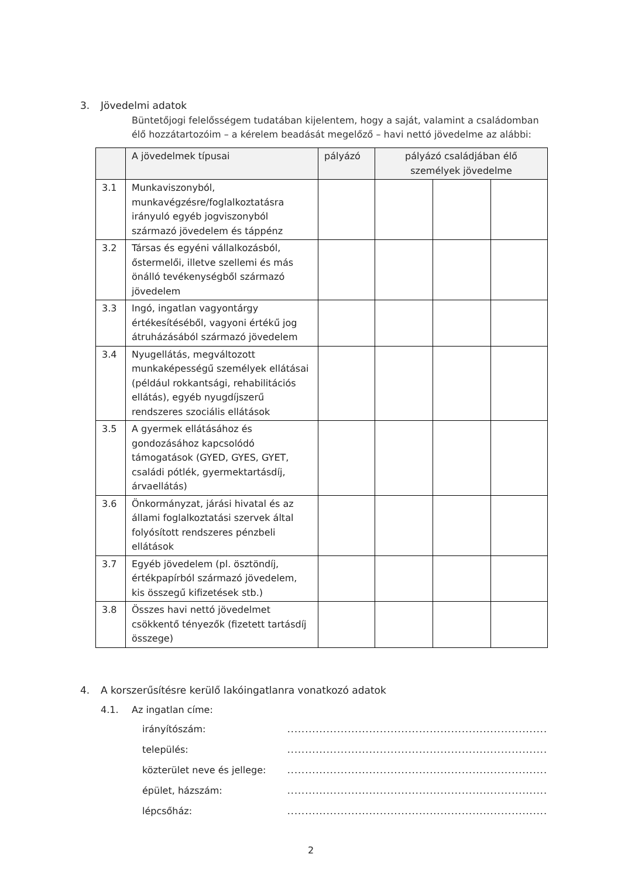3. Jövedelmi adatok
Büntetőjogi felelősségem tudatában kijelentem, hogy a saját, valamint a családomban élő hozzátartozóim – a kérelem beadását megelőző – havi nettó jövedelme az alábbi:
| | A jövedelmek típusai | pályázó | pályázó családjában élő személyek jövedelme | | |
| --- | --- | --- | --- | --- | --- |
| 3.1 | Munkaviszonyból, munkavégzésre/foglalkoztatásra irányuló egyéb jogviszonyból származó jövedelem és táppénz | | | | |
| 3.2 | Társas és egyéni vállalkozásból, őstermelői, illetve szellemi és más önálló tevékenységből származó jövedelem | | | | |
| 3.3 | Ingó, ingatlan vagyontárgy értékesítéséből, vagyoni értékű jog átruházásából származó jövedelem | | | | |
| 3.4 | Nyugellátás, megváltozott munkaképességű személyek ellátásai (például rokkantsági, rehabilitációs ellátás), egyéb nyugdíjszerű rendszeres szociális ellátások | | | | |
| 3.5 | A gyermek ellátásához és gondozásához kapcsolódó támogatások (GYED, GYES, GYET, családi pótlék, gyermektartásdíj, árvaellátás) | | | | |
| 3.6 | Önkormányzat, járási hivatal és az állami foglalkoztatási szervek által folyósított rendszeres pénzbeli ellátások | | | | |
| 3.7 | Egyéb jövedelem (pl. ösztöndíj, értékpapírból származó jövedelem, kis összegű kifizetések stb.) | | | | |
| 3.8 | Összes havi nettó jövedelmet csökkentő tényezők (fizetett tartásdíj összege) | | | | |
4. A korszerűsítésre kerülő lakóingatlanra vonatkozó adatok
4.1. Az ingatlan címe:
irányítószám:.........................................................................
település:.........................................................................
közterület neve és jellege:.........................................................................
épület, házszám:.........................................................................
lépcsőház:.........................................................................
2